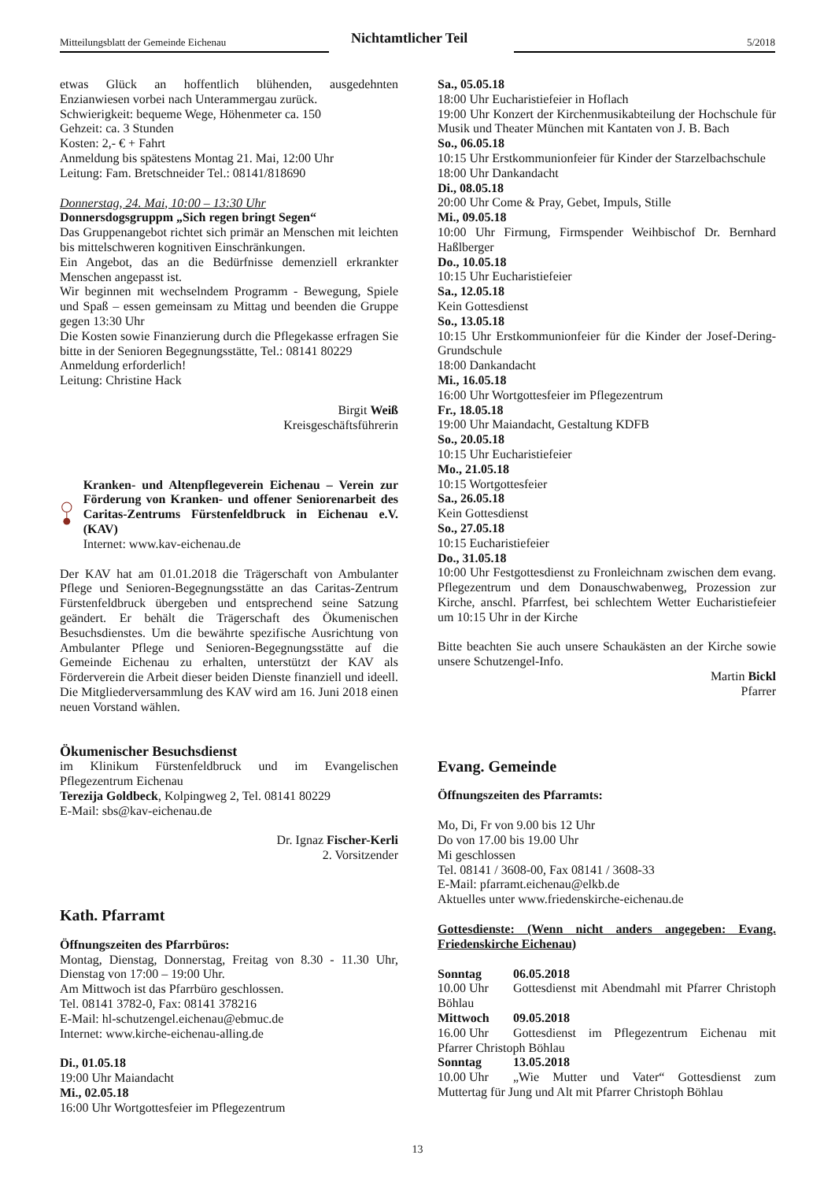Mitteilungsblatt der Gemeinde Eichenau Nichtamtlicher Teil 5/2018
etwas Glück an hoffentlich blühenden, ausgedehnten Enzianwiesen vorbei nach Unterammergau zurück.
Schwierigkeit: bequeme Wege, Höhenmeter ca. 150
Gehzeit: ca. 3 Stunden
Kosten: 2,- € + Fahrt
Anmeldung bis spätestens Montag 21. Mai, 12:00 Uhr
Leitung: Fam. Bretschneider Tel.: 08141/818690
Donnerstag, 24. Mai, 10:00 – 13:30 Uhr
Donnersdogsgruppm „Sich regen bringt Segen“
Das Gruppenangebot richtet sich primär an Menschen mit leichten bis mittelschweren kognitiven Einschränkungen.
Ein Angebot, das an die Bedürfnisse demenziell erkrankter Menschen angepasst ist.
Wir beginnen mit wechselndem Programm - Bewegung, Spiele und Spaß – essen gemeinsam zu Mittag und beenden die Gruppe gegen 13:30 Uhr
Die Kosten sowie Finanzierung durch die Pflegekasse erfragen Sie bitte in der Senioren Begegnungsstätte, Tel.: 08141 80229
Anmeldung erforderlich!
Leitung: Christine Hack
Birgit Weiß
Kreisgeschäftsführerin
Kranken- und Altenpflegeverein Eichenau – Verein zur Förderung von Kranken- und offener Seniorenarbeit des Caritas-Zentrums Fürstenfeldbruck in Eichenau e.V. (KAV)
Internet: www.kav-eichenau.de
Der KAV hat am 01.01.2018 die Trägerschaft von Ambulanter Pflege und Senioren-Begegnungsstätte an das Caritas-Zentrum Fürstenfeldbruck übergeben und entsprechend seine Satzung geändert. Er behält die Trägerschaft des Ökumenischen Besuchsdienstes. Um die bewährte spezifische Ausrichtung von Ambulanter Pflege und Senioren-Begegnungsstätte auf die Gemeinde Eichenau zu erhalten, unterstützt der KAV als Förderverein die Arbeit dieser beiden Dienste finanziell und ideell. Die Mitgliederversammlung des KAV wird am 16. Juni 2018 einen neuen Vorstand wählen.
Ökumenischer Besuchsdienst
im Klinikum Fürstenfeldbruck und im Evangelischen Pflegezentrum Eichenau
Terezija Goldbeck, Kolpingweg 2, Tel. 08141 80229
E-Mail: sbs@kav-eichenau.de
Dr. Ignaz Fischer-Kerli
2. Vorsitzender
Kath. Pfarramt
Öffnungszeiten des Pfarrbüros:
Montag, Dienstag, Donnerstag, Freitag von 8.30 - 11.30 Uhr, Dienstag von 17:00 – 19:00 Uhr.
Am Mittwoch ist das Pfarrbüro geschlossen.
Tel. 08141 3782-0, Fax: 08141 378216
E-Mail: hl-schutzengel.eichenau@ebmuc.de
Internet: www.kirche-eichenau-alling.de
Di., 01.05.18
19:00 Uhr Maiandacht
Mi., 02.05.18
16:00 Uhr Wortgottesfeier im Pflegezentrum
Sa., 05.05.18
18:00 Uhr Eucharistiefeier in Hoflach
19:00 Uhr Konzert der Kirchenmusikabteilung der Hochschule für Musik und Theater München mit Kantaten von J. B. Bach
So., 06.05.18
10:15 Uhr Erstkommunionfeier für Kinder der Starzelbachschule
18:00 Uhr Dankandacht
Di., 08.05.18
20:00 Uhr Come & Pray, Gebet, Impuls, Stille
Mi., 09.05.18
10:00 Uhr Firmung, Firmspender Weihbischof Dr. Bernhard Haßlberger
Do., 10.05.18
10:15 Uhr Eucharistiefeier
Sa., 12.05.18
Kein Gottesdienst
So., 13.05.18
10:15 Uhr Erstkommunionfeier für die Kinder der Josef-Dering-Grundschule
18:00 Dankandacht
Mi., 16.05.18
16:00 Uhr Wortgottesfeier im Pflegezentrum
Fr., 18.05.18
19:00 Uhr Maiandacht, Gestaltung KDFB
So., 20.05.18
10:15 Uhr Eucharistiefeier
Mo., 21.05.18
10:15 Wortgottesfeier
Sa., 26.05.18
Kein Gottesdienst
So., 27.05.18
10:15 Eucharistiefeier
Do., 31.05.18
10:00 Uhr Festgottesdienst zu Fronleichnam zwischen dem evang. Pflegezentrum und dem Donauschwabenweg, Prozession zur Kirche, anschl. Pfarrfest, bei schlechtem Wetter Eucharistiefeier um 10:15 Uhr in der Kirche
Bitte beachten Sie auch unsere Schaukästen an der Kirche sowie unsere Schutzengel-Info.
Martin Bickl
Pfarrer
Evang. Gemeinde
Öffnungszeiten des Pfarramts:
Mo, Di, Fr von 9.00 bis 12 Uhr
Do von 17.00 bis 19.00 Uhr
Mi geschlossen
Tel. 08141 / 3608-00, Fax 08141 / 3608-33
E-Mail: pfarramt.eichenau@elkb.de
Aktuelles unter www.friedenskirche-eichenau.de
Gottesdienste: (Wenn nicht anders angegeben: Evang. Friedenskirche Eichenau)
Sonntag 06.05.2018
10.00 Uhr Gottesdienst mit Abendmahl mit Pfarrer Christoph Böhlau
Mittwoch 09.05.2018
16.00 Uhr Gottesdienst im Pflegezentrum Eichenau mit Pfarrer Christoph Böhlau
Sonntag 13.05.2018
10.00 Uhr „Wie Mutter und Vater“ Gottesdienst zum Muttertag für Jung und Alt mit Pfarrer Christoph Böhlau
13